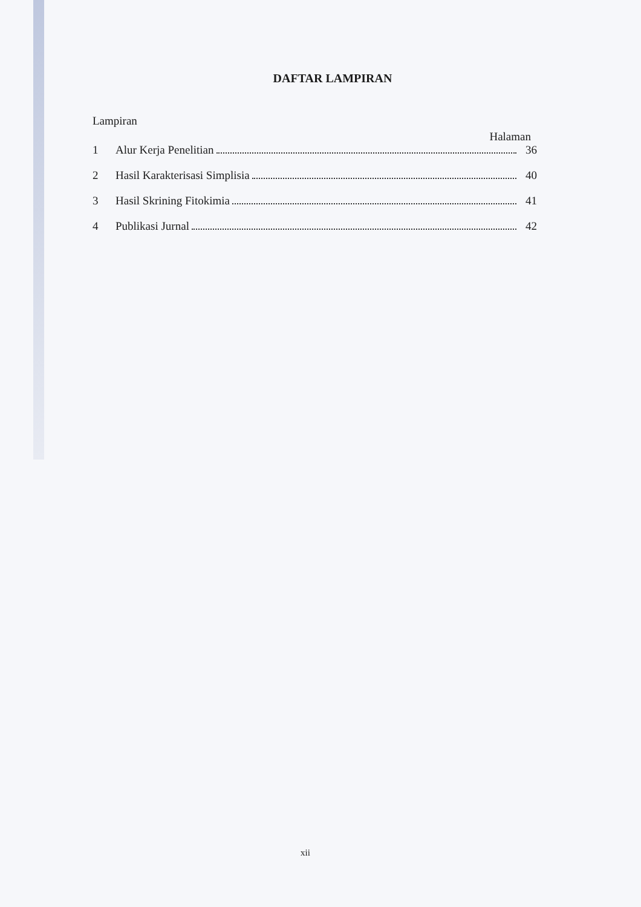DAFTAR LAMPIRAN
Lampiran
Halaman
1 Alur Kerja Penelitian 36
2 Hasil Karakterisasi Simplisia 40
3 Hasil Skrining Fitokimia 41
4 Publikasi Jurnal 42
xii